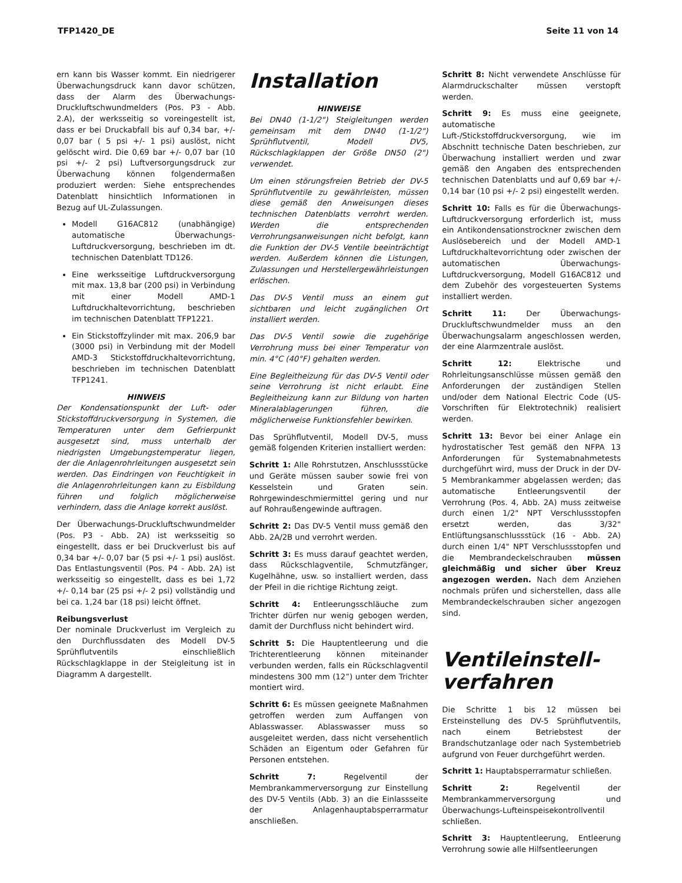TFP1420_DE Seite 11 von 14
ern kann bis Wasser kommt. Ein niedrigerer Überwachungsdruck kann davor schützen, dass der Alarm des Überwachungs-Druckluftschwundmelders (Pos. P3 - Abb. 2.A), der werksseitig so voreingestellt ist, dass er bei Druckabfall bis auf 0,34 bar, +/- 0,07 bar ( 5 psi +/- 1 psi) auslöst, nicht gelöscht wird. Die 0,69 bar +/- 0,07 bar (10 psi +/- 2 psi) Luftversorgungsdruck zur Überwachung können folgendermaßen produziert werden: Siehe entsprechendes Datenblatt hinsichtlich Informationen in Bezug auf UL-Zulassungen.
Modell G16AC812 (unabhängige) automatische Überwachungs-Luftdruckversorgung, beschrieben im dt. technischen Datenblatt TD126.
Eine werksseitige Luftdruckversorgung mit max. 13,8 bar (200 psi) in Verbindung mit einer Modell AMD-1 Luftdruckhaltevorrichtung, beschrieben im technischen Datenblatt TFP1221.
Ein Stickstoffzylinder mit max. 206,9 bar (3000 psi) in Verbindung mit der Modell AMD-3 Stickstoffdruckhaltevorrichtung, beschrieben im technischen Datenblatt TFP1241.
HINWEIS
Der Kondensationspunkt der Luft- oder Stickstoffdruckversorgung in Systemen, die Temperaturen unter dem Gefrierpunkt ausgesetzt sind, muss unterhalb der niedrigsten Umgebungstemperatur liegen, der die Anlagenrohrleitungen ausgesetzt sein werden. Das Eindringen von Feuchtigkeit in die Anlagenrohrleitungen kann zu Eisbildung führen und folglich möglicherweise verhindern, dass die Anlage korrekt auslöst.
Der Überwachungs-Druckluftschwundmelder (Pos. P3 - Abb. 2A) ist werksseitig so eingestellt, dass er bei Druckverlust bis auf 0,34 bar +/- 0,07 bar (5 psi +/- 1 psi) auslöst. Das Entlastungsventil (Pos. P4 - Abb. 2A) ist werksseitig so eingestellt, dass es bei 1,72 +/- 0,14 bar (25 psi +/- 2 psi) vollständig und bei ca. 1,24 bar (18 psi) leicht öffnet.
Reibungsverlust
Der nominale Druckverlust im Vergleich zu den Durchflussdaten des Modell DV-5 Sprühflutventils einschließlich Rückschlagklappe in der Steigleitung ist in Diagramm A dargestellt.
Installation
HINWEISE
Bei DN40 (1-1/2") Steigleitungen werden gemeinsam mit dem DN40 (1-1/2") Sprühflutventil, Modell DV5, Rückschlagklappen der Größe DN50 (2") verwendet.
Um einen störungsfreien Betrieb der DV-5 Sprühflutventile zu gewährleisten, müssen diese gemäß den Anweisungen dieses technischen Datenblatts verrohrt werden. Werden die entsprechenden Verrohrungsanweisungen nicht befolgt, kann die Funktion der DV-5 Ventile beeinträchtigt werden. Außerdem können die Listungen, Zulassungen und Herstellergewährleistungen erlöschen.
Das DV-5 Ventil muss an einem gut sichtbaren und leicht zugänglichen Ort installiert werden.
Das DV-5 Ventil sowie die zugehörige Verrohrung muss bei einer Temperatur von min. 4°C (40°F) gehalten werden.
Eine Begleitheizung für das DV-5 Ventil oder seine Verrohrung ist nicht erlaubt. Eine Begleitheizung kann zur Bildung von harten Mineralablagerungen führen, die möglicherweise Funktionsfehler bewirken.
Das Sprühflutventil, Modell DV-5, muss gemäß folgenden Kriterien installiert werden:
Schritt 1: Alle Rohrstutzen, Anschlussstücke und Geräte müssen sauber sowie frei von Kesselstein und Graten sein. Rohrgewindeschmiermittel gering und nur auf Rohraußengewinde auftragen.
Schritt 2: Das DV-5 Ventil muss gemäß den Abb. 2A/2B und verrohrt werden.
Schritt 3: Es muss darauf geachtet werden, dass Rückschlagventile, Schmutzfänger, Kugelhähne, usw. so installiert werden, dass der Pfeil in die richtige Richtung zeigt.
Schritt 4: Entleerungsschläuche zum Trichter dürfen nur wenig gebogen werden, damit der Durchfluss nicht behindert wird.
Schritt 5: Die Hauptentleerung und die Trichterentleerung können miteinander verbunden werden, falls ein Rückschlagventil mindestens 300 mm (12”) unter dem Trichter montiert wird.
Schritt 6: Es müssen geeignete Maßnahmen getroffen werden zum Auffangen von Ablasswasser. Ablasswasser muss so ausgeleitet werden, dass nicht versehentlich Schäden an Eigentum oder Gefahren für Personen entstehen.
Schritt 7: Regelventil der Membrankammerversorgung zur Einstellung des DV-5 Ventils (Abb. 3) an die Einlassseite der Anlagenhauptabsperrarmatur anschließen.
Schritt 8: Nicht verwendete Anschlüsse für Alarmdruckschalter müssen verstopft werden.
Schritt 9: Es muss eine geeignete, automatische Luft-/Stickstoffdruckversorgung, wie im Abschnitt technische Daten beschrieben, zur Überwachung installiert werden und zwar gemäß den Angaben des entsprechenden technischen Datenblatts und auf 0,69 bar +/- 0,14 bar (10 psi +/- 2 psi) eingestellt werden.
Schritt 10: Falls es für die Überwachungs-Luftdruckversorgung erforderlich ist, muss ein Antikondensationstrockner zwischen dem Auslösebereich und der Modell AMD-1 Luftdruckhaltevorrichtung oder zwischen der automatischen Überwachungs-Luftdruckversorgung, Modell G16AC812 und dem Zubehör des vorgesteuerten Systems installiert werden.
Schritt 11: Der Überwachungs-Druckluftschwundmelder muss an den Überwachungsalarm angeschlossen werden, der eine Alarmzentrale auslöst.
Schritt 12: Elektrische und Rohrleitungsanschlüsse müssen gemäß den Anforderungen der zuständigen Stellen und/oder dem National Electric Code (US-Vorschriften für Elektrotechnik) realisiert werden.
Schritt 13: Bevor bei einer Anlage ein hydrostatischer Test gemäß den NFPA 13 Anforderungen für Systemabnahmetests durchgeführt wird, muss der Druck in der DV-5 Membrankammer abgelassen werden; das automatische Entleerungsventil der Verrohrung (Pos. 4, Abb. 2A) muss zeitweise durch einen 1/2" NPT Verschlussstopfen ersetzt werden, das 3/32" Entlüftungsanschlussstück (16 - Abb. 2A) durch einen 1/4" NPT Verschlussstopfen und die Membrandeckelschrauben müssen gleichmäßig und sicher über Kreuz angezogen werden. Nach dem Anziehen nochmals prüfen und sicherstellen, dass alle Membrandeckelschrauben sicher angezogen sind.
Ventileinstell-
verfahren
Die Schritte 1 bis 12 müssen bei Ersteinstellung des DV-5 Sprühflutventils, nach einem Betriebstest der Brandschutzanlage oder nach Systembetrieb aufgrund von Feuer durchgeführt werden.
Schritt 1: Hauptabsperrarmatur schließen.
Schritt 2: Regelventil der Membrankammerversorgung und Überwachungs-Lufteinspeisekontrollventil schließen.
Schritt 3: Hauptentleerung, Entleerung Verrohrung sowie alle Hilfsentleerungen